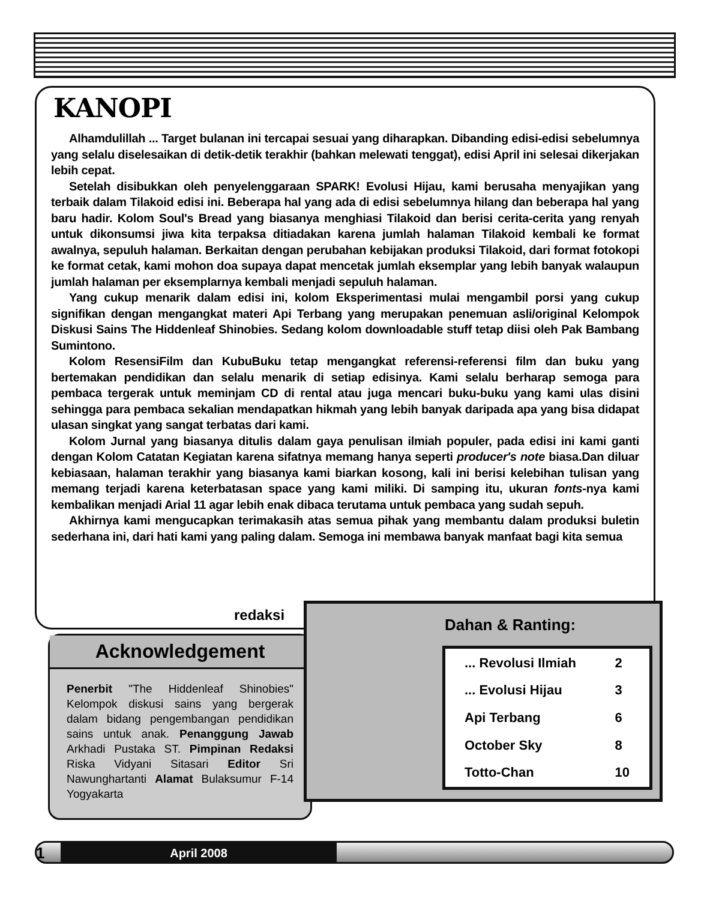KANOPI
Alhamdulillah ... Target bulanan ini tercapai sesuai yang diharapkan. Dibanding edisi-edisi sebelumnya yang selalu diselesaikan di detik-detik terakhir (bahkan melewati tenggat), edisi April ini selesai dikerjakan lebih cepat.
Setelah disibukkan oleh penyelenggaraan SPARK! Evolusi Hijau, kami berusaha menyajikan yang terbaik dalam Tilakoid edisi ini. Beberapa hal yang ada di edisi sebelumnya hilang dan beberapa hal yang baru hadir. Kolom Soul's Bread yang biasanya menghiasi Tilakoid dan berisi cerita-cerita yang renyah untuk dikonsumsi jiwa kita terpaksa ditiadakan karena jumlah halaman Tilakoid kembali ke format awalnya, sepuluh halaman. Berkaitan dengan perubahan kebijakan produksi Tilakoid, dari format fotokopi ke format cetak, kami mohon doa supaya dapat mencetak jumlah eksemplar yang lebih banyak walaupun jumlah halaman per eksemplarnya kembali menjadi sepuluh halaman.
Yang cukup menarik dalam edisi ini, kolom Eksperimentasi mulai mengambil porsi yang cukup signifikan dengan mengangkat materi Api Terbang yang merupakan penemuan asli/original Kelompok Diskusi Sains The Hiddenleaf Shinobies. Sedang kolom downloadable stuff tetap diisi oleh Pak Bambang Sumintono.
Kolom ResensiFilm dan KubuBuku tetap mengangkat referensi-referensi film dan buku yang bertemakan pendidikan dan selalu menarik di setiap edisinya. Kami selalu berharap semoga para pembaca tergerak untuk meminjam CD di rental atau juga mencari buku-buku yang kami ulas disini sehingga para pembaca sekalian mendapatkan hikmah yang lebih banyak daripada apa yang bisa didapat ulasan singkat yang sangat terbatas dari kami.
Kolom Jurnal yang biasanya ditulis dalam gaya penulisan ilmiah populer, pada edisi ini kami ganti dengan Kolom Catatan Kegiatan karena sifatnya memang hanya seperti producer's note biasa.Dan diluar kebiasaan, halaman terakhir yang biasanya kami biarkan kosong, kali ini berisi kelebihan tulisan yang memang terjadi karena keterbatasan space yang kami miliki. Di samping itu, ukuran fonts-nya kami kembalikan menjadi Arial 11 agar lebih enak dibaca terutama untuk pembaca yang sudah sepuh.
Akhirnya kami mengucapkan terimakasih atas semua pihak yang membantu dalam produksi buletin sederhana ini, dari hati kami yang paling dalam. Semoga ini membawa banyak manfaat bagi kita semua
redaksi
Acknowledgement
Penerbit "The Hiddenleaf Shinobies" Kelompok diskusi sains yang bergerak dalam bidang pengembangan pendidikan sains untuk anak. Penanggung Jawab Arkhadi Pustaka ST. Pimpinan Redaksi Riska Vidyani Sitasari Editor Sri Nawunghartanti Alamat Bulaksumur F-14 Yogyakarta
Dahan & Ranting:
| ... Revolusi Ilmiah | 2 |
| ... Evolusi Hijau | 3 |
| Api Terbang | 6 |
| October Sky | 8 |
| Totto-Chan | 10 |
April 2008 1